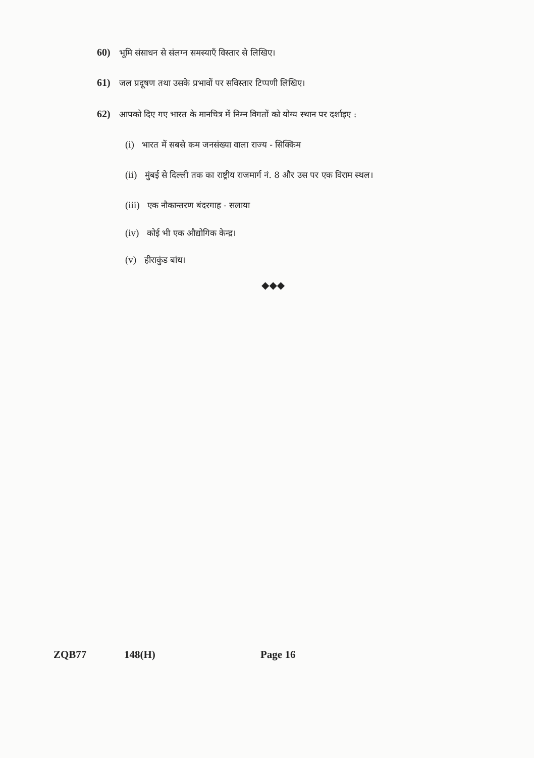60) भूमि संसाधन से संलग्न समस्याएँ विस्तार से लिखिए।
61) जल प्रदूषण तथा उसके प्रभावों पर सविस्तार टिप्पणी लिखिए।
62) आपको दिए गए भारत के मानचित्र में निम्न विगतों को योग्य स्थान पर दर्शाइए :
(i) भारत में सबसे कम जनसंख्या वाला राज्य - सिक्किम
(ii) मुंबई से दिल्ली तक का राष्ट्रीय राजमार्ग नं. 8 और उस पर एक विराम स्थल।
(iii) एक नौकान्तरण बंदरगाह - सलाया
(iv) कोई भी एक औद्योगिक केन्द्र।
(v) हीराकुंड बांध।
◆◆◆
ZQB77 148(H) Page 16